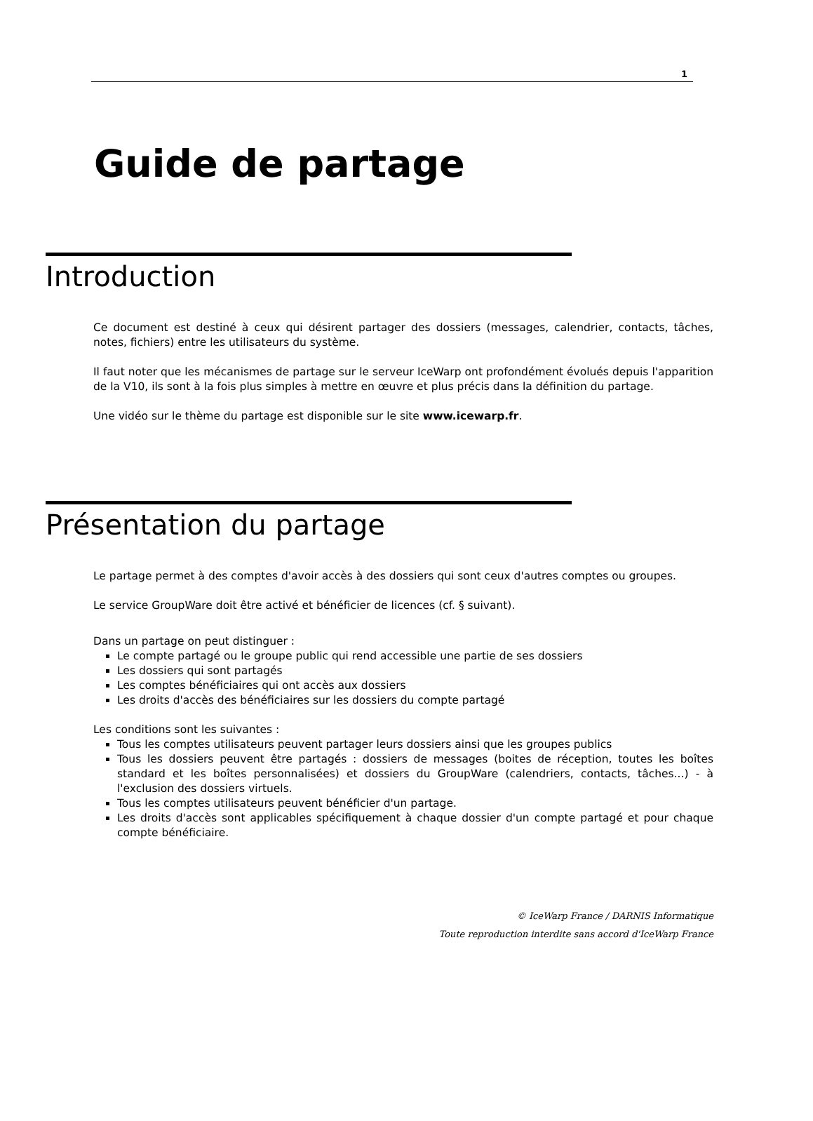1
Guide de partage
Introduction
Ce document est destiné à ceux qui désirent partager des dossiers (messages, calendrier, contacts, tâches, notes, fichiers) entre les utilisateurs du système.
Il faut noter que les mécanismes de partage sur le serveur IceWarp ont profondément évolués depuis l'apparition de la V10, ils sont à la fois plus simples à mettre en œuvre et plus précis dans la définition du partage.
Une vidéo sur le thème du partage est disponible sur le site www.icewarp.fr.
Présentation du partage
Le partage permet à des comptes d'avoir accès à des dossiers qui sont ceux d'autres comptes ou groupes.
Le service GroupWare doit être activé et bénéficier de licences (cf. § suivant).
Dans un partage on peut distinguer :
Le compte partagé ou le groupe public qui rend accessible une partie de ses dossiers
Les dossiers qui sont partagés
Les comptes bénéficiaires qui ont accès aux dossiers
Les droits d'accès des bénéficiaires sur les dossiers du compte partagé
Les conditions sont les suivantes :
Tous les comptes utilisateurs peuvent partager leurs dossiers ainsi que les groupes publics
Tous les dossiers peuvent être partagés : dossiers de messages (boites de réception, toutes les boîtes standard et les boîtes personnalisées) et dossiers du GroupWare (calendriers, contacts, tâches...) - à l'exclusion des dossiers virtuels.
Tous les comptes utilisateurs peuvent bénéficier d'un partage.
Les droits d'accès sont applicables spécifiquement à chaque dossier d'un compte partagé et pour chaque compte bénéficiaire.
© IceWarp France / DARNIS Informatique
Toute reproduction interdite sans accord d'IceWarp France